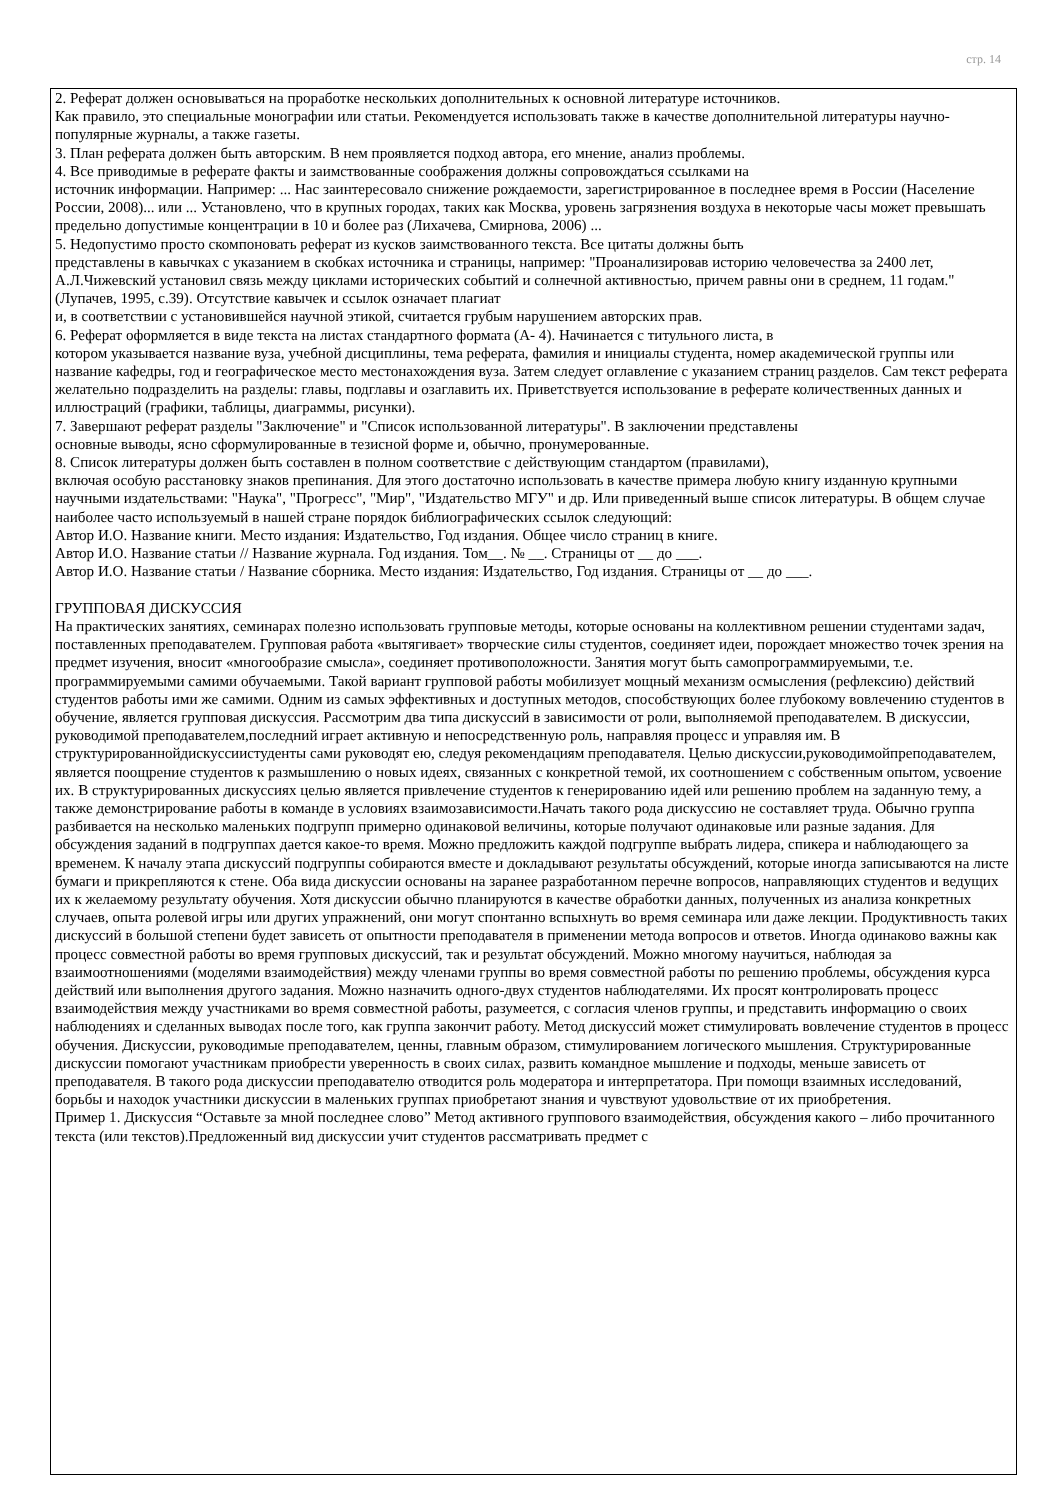стр. 14
2. Реферат должен основываться на проработке нескольких дополнительных к основной литературе источников.
Как правило, это специальные монографии или статьи. Рекомендуется использовать также в качестве дополнительной литературы научно-популярные журналы, а также газеты.
3. План реферата должен быть авторским. В нем проявляется подход автора, его мнение, анализ проблемы.
4. Все приводимые в реферате факты и заимствованные соображения должны сопровождаться ссылками на
источник информации. Например: ... Нас заинтересовало снижение рождаемости, зарегистрированное в последнее время в России (Население России, 2008)... или ... Установлено, что в крупных городах, таких как Москва, уровень загрязнения воздуха в некоторые часы может превышать предельно допустимые концентрации в 10 и более раз (Лихачева, Смирнова, 2006) ...
5. Недопустимо просто скомпоновать реферат из кусков заимствованного текста. Все цитаты должны быть
представлены в кавычках с указанием в скобках источника и страницы, например: "Проанализировав историю человечества за 2400 лет, А.Л.Чижевский установил связь между циклами исторических событий и солнечной активностью, причем равны они в среднем, 11 годам." (Лупачев, 1995, с.39). Отсутствие кавычек и ссылок означает плагиат
и, в соответствии с установившейся научной этикой, считается грубым нарушением авторских прав.
6. Реферат оформляется в виде текста на листах стандартного формата (А- 4). Начинается с титульного листа, в
котором указывается название вуза, учебной дисциплины, тема реферата, фамилия и инициалы студента, номер академической группы или название кафедры, год и географическое место местонахождения вуза. Затем следует оглавление с указанием страниц разделов. Сам текст реферата желательно подразделить на разделы: главы, подглавы и озаглавить их. Приветствуется использование в реферате количественных данных и иллюстраций (графики, таблицы, диаграммы, рисунки).
7. Завершают реферат разделы "Заключение" и "Список использованной литературы". В заключении представлены
основные выводы, ясно сформулированные в тезисной форме и, обычно, пронумерованные.
8. Список литературы должен быть составлен в полном соответствие с действующим стандартом (правилами),
включая особую расстановку знаков препинания. Для этого достаточно использовать в качестве примера любую книгу изданную крупными научными издательствами: "Наука", "Прогресс", "Мир", "Издательство МГУ" и др. Или приведенный выше список литературы. В общем случае наиболее часто используемый в нашей стране порядок библиографических ссылок следующий:
Автор И.О. Название книги. Место издания: Издательство, Год издания. Общее число страниц в книге.
Автор И.О. Название статьи // Название журнала. Год издания. Том__. № __. Страницы от __ до ___.
Автор И.О. Название статьи / Название сборника. Место издания: Издательство, Год издания. Страницы от __ до ___.
ГРУППОВАЯ ДИСКУССИЯ
На практических занятиях, семинарах полезно использовать групповые методы, которые основаны на коллективном решении студентами задач, поставленных преподавателем. Групповая работа «вытягивает» творческие силы студентов, соединяет идеи, порождает множество точек зрения на предмет изучения, вносит «многообразие смысла», соединяет противоположности. Занятия могут быть самопрограммируемыми, т.е. программируемыми самими обучаемыми. Такой вариант групповой работы мобилизует мощный механизм осмысления (рефлексию) действий студентов работы ими же самими. Одним из самых эффективных и доступных методов, способствующих более глубокому вовлечению студентов в обучение, является групповая дискуссия. Рассмотрим два типа дискуссий в зависимости от роли, выполняемой преподавателем. В дискуссии, руководимой преподавателем,последний играет активную и непосредственную роль, направляя процесс и управляя им. В структурированнойдискуссиистуденты сами руководят ею, следуя рекомендациям преподавателя. Целью дискуссии,руководимойпреподавателем, является поощрение студентов к размышлению о новых идеях, связанных с конкретной темой, их соотношением с собственным опытом, усвоение их. В структурированных дискуссиях целью является привлечение студентов к генерированию идей или решению проблем на заданную тему, а также демонстрирование работы в команде в условиях взаимозависимости.Начать такого рода дискуссию не составляет труда. Обычно группа разбивается на несколько маленьких подгрупп примерно одинаковой величины, которые получают одинаковые или разные задания. Для обсуждения заданий в подгруппах дается какое-то время. Можно предложить каждой подгруппе выбрать лидера, спикера и наблюдающего за временем. К началу этапа дискуссий подгруппы собираются вместе и докладывают результаты обсуждений, которые иногда записываются на листе бумаги и прикрепляются к стене. Оба вида дискуссии основаны на заранее разработанном перечне вопросов, направляющих студентов и ведущих их к желаемому результату обучения. Хотя дискуссии обычно планируются в качестве обработки данных, полученных из анализа конкретных случаев, опыта ролевой игры или других упражнений, они могут спонтанно вспыхнуть во время семинара или даже лекции. Продуктивность таких дискуссий в большой степени будет зависеть от опытности преподавателя в применении метода вопросов и ответов. Иногда одинаково важны как процесс совместной работы во время групповых дискуссий, так и результат обсуждений. Можно многому научиться, наблюдая за взаимоотношениями (моделями взаимодействия) между членами группы во время совместной работы по решению проблемы, обсуждения курса действий или выполнения другого задания. Можно назначить одного-двух студентов наблюдателями. Их просят контролировать процесс взаимодействия между участниками во время совместной работы, разумеется, с согласия членов группы, и представить информацию о своих наблюдениях и сделанных выводах после того, как группа закончит работу. Метод дискуссий может стимулировать вовлечение студентов в процесс обучения. Дискуссии, руководимые преподавателем, ценны, главным образом, стимулированием логического мышления. Структурированные дискуссии помогают участникам приобрести уверенность в своих силах, развить командное мышление и подходы, меньше зависеть от преподавателя. В такого рода дискуссии преподавателю отводится роль модератора и интерпретатора. При помощи взаимных исследований, борьбы и находок участники дискуссии в маленьких группах приобретают знания и чувствуют удовольствие от их приобретения.
Пример 1. Дискуссия “Оставьте за мной последнее слово” Метод активного группового взаимодействия, обсуждения какого – либо прочитанного текста (или текстов).Предложенный вид дискуссии учит студентов рассматривать предмет с